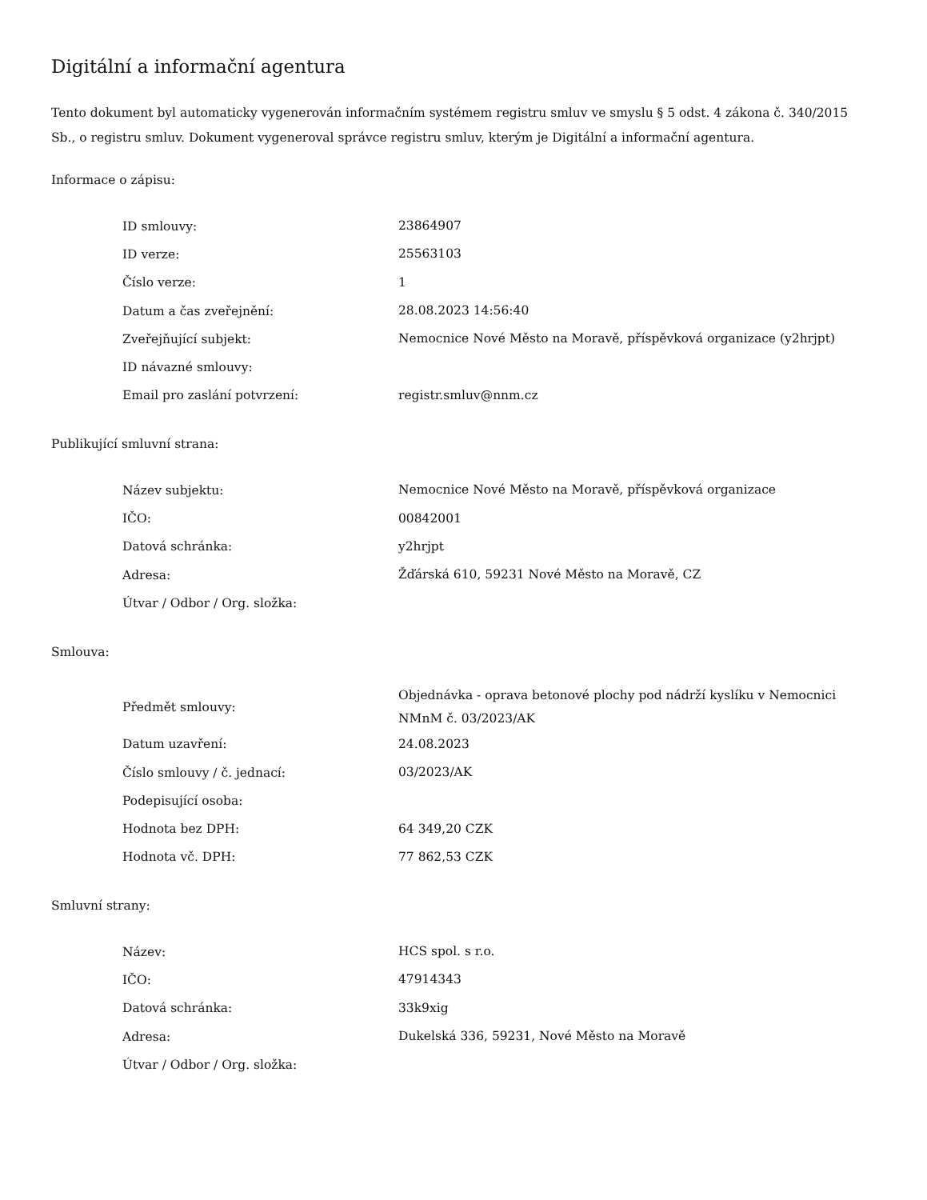Digitální a informační agentura
Tento dokument byl automaticky vygenerován informačním systémem registru smluv ve smyslu § 5 odst. 4 zákona č. 340/2015 Sb., o registru smluv. Dokument vygeneroval správce registru smluv, kterým je Digitální a informační agentura.
Informace o zápisu:
| ID smlouvy: | 23864907 |
| ID verze: | 25563103 |
| Číslo verze: | 1 |
| Datum a čas zveřejnění: | 28.08.2023 14:56:40 |
| Zveřejňující subjekt: | Nemocnice Nové Město na Moravě, příspěvková organizace (y2hrjpt) |
| ID návazné smlouvy: | |
| Email pro zaslání potvrzení: | registr.smluv@nnm.cz |
Publikující smluvní strana:
| Název subjektu: | Nemocnice Nové Město na Moravě, příspěvková organizace |
| IČO: | 00842001 |
| Datová schránka: | y2hrjpt |
| Adresa: | Žďárská 610, 59231 Nové Město na Moravě, CZ |
| Útvar / Odbor / Org. složka: | |
Smlouva:
| Předmět smlouvy: | Objednávka - oprava betonové plochy pod nádrží kyslíku v Nemocnici NMnM č. 03/2023/AK |
| Datum uzavření: | 24.08.2023 |
| Číslo smlouvy / č. jednací: | 03/2023/AK |
| Podepisující osoba: | |
| Hodnota bez DPH: | 64 349,20 CZK |
| Hodnota vč. DPH: | 77 862,53 CZK |
Smluvní strany:
| Název: | HCS spol. s r.o. |
| IČO: | 47914343 |
| Datová schránka: | 33k9xig |
| Adresa: | Dukelská 336, 59231, Nové Město na Moravě |
| Útvar / Odbor / Org. složka: | |